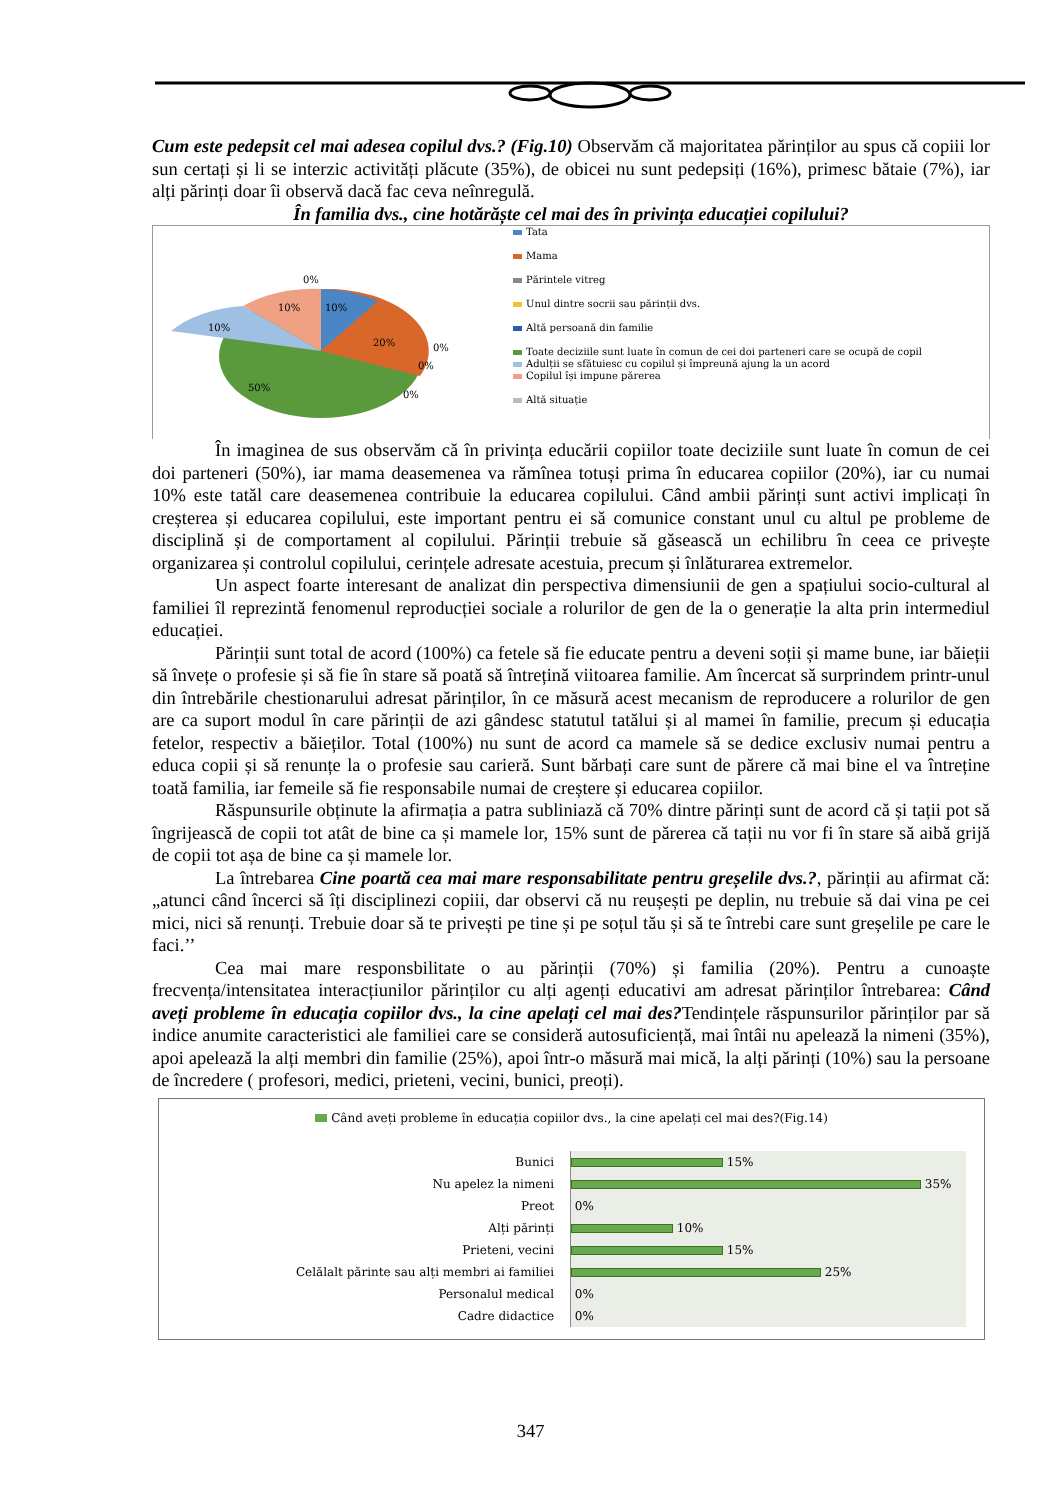Cum este pedepsit cel mai adesea copilul dvs.? (Fig.10) Observăm că majoritatea părinților au spus că copiii lor sun certați și li se interzic activități plăcute (35%), de obicei nu sunt pedepsiți (16%), primesc bătaie (7%), iar alți părinți doar îi observă dacă fac ceva neînregulă.
În familia dvs., cine hotărăște cel mai des în privința educației copilului?
0%
10%
10%
10%
20%
50%
0%
0%
0%
Tata
Mama
Părintele vitreg
Unul dintre socrii sau părinții dvs.
Altă persoană din familie
Toate deciziile sunt luate în comun de cei doi parteneri care se ocupă de copil
Adulții se sfătuiesc cu copilul și împreună ajung la un acord
Copilul își impune părerea
Altă situație
În imaginea de sus observăm că în privința educării copiilor toate deciziile sunt luate în comun de cei doi parteneri (50%), iar mama deasemenea va rămînea totuși prima în educarea copiilor (20%), iar cu numai 10% este tatăl care deasemenea contribuie la educarea copilului. Când ambii părinți sunt activi implicați în creșterea și educarea copilului, este important pentru ei să comunice constant unul cu altul pe probleme de disciplină și de comportament al copilului. Părinții trebuie să găsească un echilibru în ceea ce privește organizarea și controlul copilului, cerințele adresate acestuia, precum și înlăturarea extremelor.
Un aspect foarte interesant de analizat din perspectiva dimensiunii de gen a spațiului socio-cultural al familiei îl reprezintă fenomenul reproducției sociale a rolurilor de gen de la o generație la alta prin intermediul educației.
Părinții sunt total de acord (100%) ca fetele să fie educate pentru a deveni soții și mame bune, iar băieții să învețe o profesie și să fie în stare să poată să întrețină viitoarea familie. Am încercat să surprindem printr-unul din întrebările chestionarului adresat părinților, în ce măsură acest mecanism de reproducere a rolurilor de gen are ca suport modul în care părinții de azi gândesc statutul tatălui și al mamei în familie, precum și educația fetelor, respectiv a băieților. Total (100%) nu sunt de acord ca mamele să se dedice exclusiv numai pentru a educa copii și să renunțe la o profesie sau carieră. Sunt bărbați care sunt de părere că mai bine el va întreține toată familia, iar femeile să fie responsabile numai de creștere și educarea copiilor.
Răspunsurile obținute la afirmația a patra subliniază că 70% dintre părinți sunt de acord că și tații pot să îngrijească de copii tot atât de bine ca și mamele lor, 15% sunt de părerea că tații nu vor fi în stare să aibă grijă de copii tot așa de bine ca și mamele lor.
La întrebarea Cine poartă cea mai mare responsabilitate pentru greșelile dvs.?, părinții au afirmat că: „atunci când încerci să îți disciplinezi copiii, dar observi că nu reușești pe deplin, nu trebuie să dai vina pe cei mici, nici să renunți. Trebuie doar să te privești pe tine și pe soțul tău și să te întrebi care sunt greșelile pe care le faci.’’
Cea mai mare responsbilitate o au părinții (70%) și familia (20%). Pentru a cunoaște frecvența/intensitatea interacțiunilor părinților cu alți agenți educativi am adresat părinților întrebarea: Când aveți probleme în educația copiilor dvs., la cine apelați cel mai des?Tendințele răspunsurilor părinților par să indice anumite caracteristici ale familiei care se consideră autosuficiență, mai întâi nu apelează la nimeni (35%), apoi apelează la alți membri din familie (25%), apoi într-o măsură mai mică, la alți părinți (10%) sau la persoane de încredere ( profesori, medici, prieteni, vecini, bunici, preoți).
Când aveți probleme în educația copiilor dvs., la cine apelați cel mai des?(Fig.14)
Bunici
15%
Nu apelez la nimeni
35%
Preot
0%
Alți părinți
10%
Prieteni, vecini
15%
Celălalt părinte sau alți membri ai familiei
25%
Personalul medical
0%
Cadre didactice
0%
347